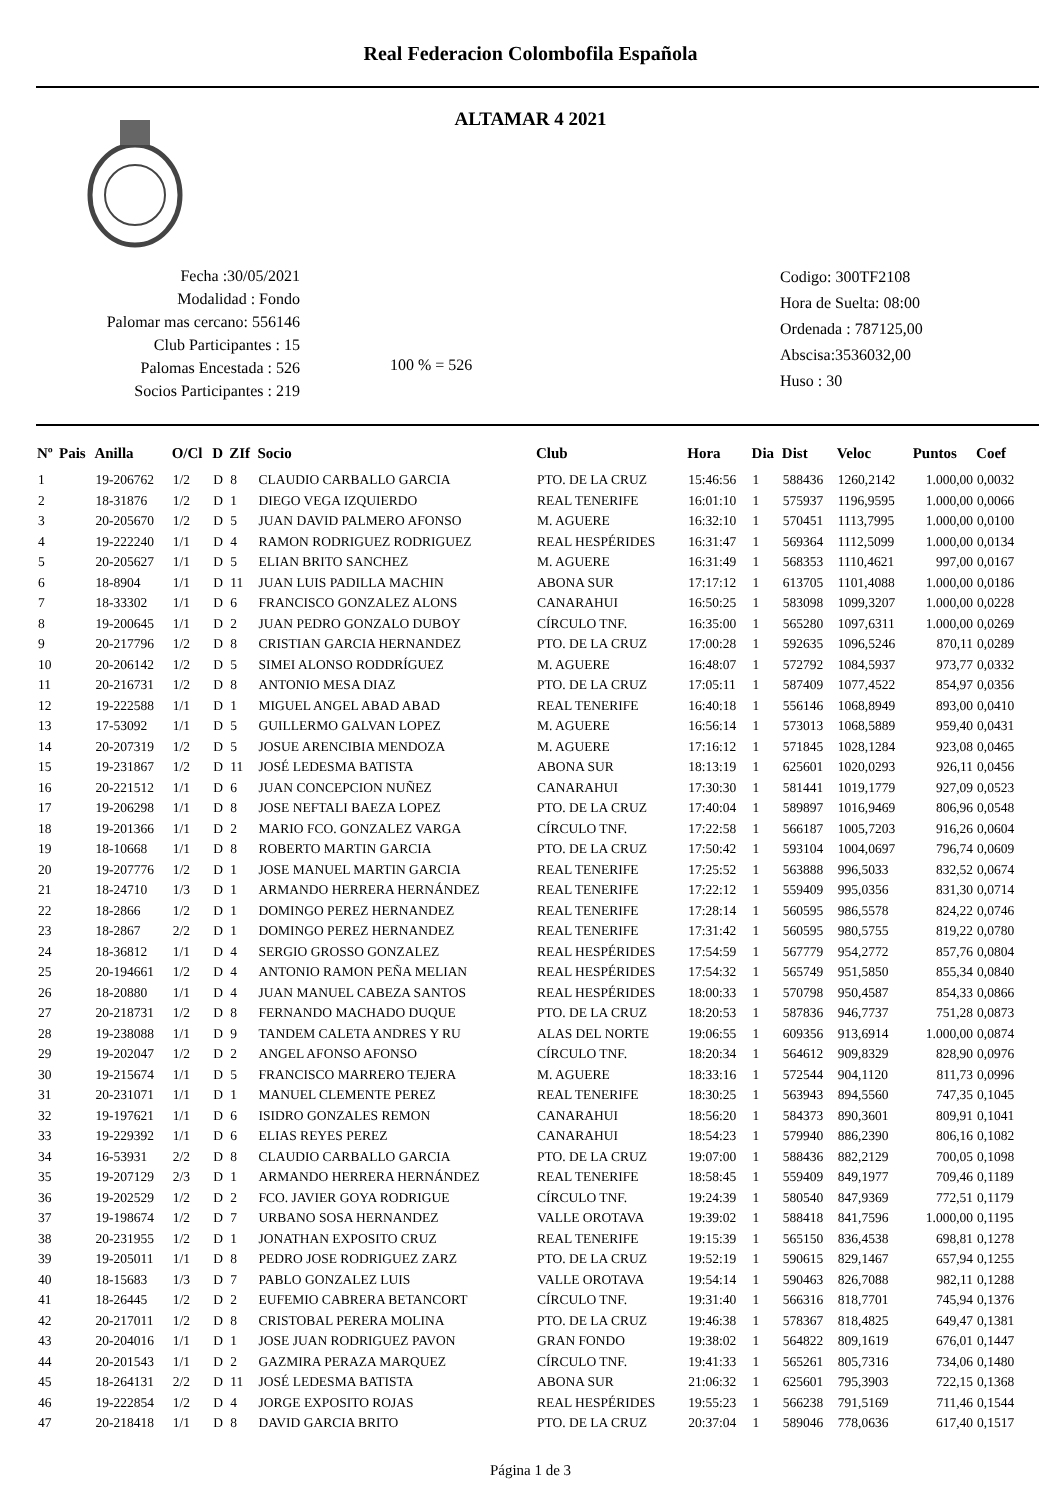Real Federacion Colombofila Española
ALTAMAR 4 2021
Fecha :30/05/2021
Modalidad : Fondo
Palomar mas cercano: 556146
Club Participantes : 15
Palomas Encestada : 526
Socios Participantes : 219
100 % = 526
Codigo: 300TF2108
Hora de Suelta: 08:00
Ordenada : 787125,00
Abscisa:3536032,00
Huso : 30
| Nº | Pais | Anilla | O/Cl | D | ZIf | Socio | Club | Hora | Dia | Dist | Veloc | Puntos | Coef |
| --- | --- | --- | --- | --- | --- | --- | --- | --- | --- | --- | --- | --- | --- |
| 1 | | 19-206762 | 1/2 | D | 8 | CLAUDIO CARBALLO GARCIA | PTO. DE LA CRUZ | 15:46:56 | 1 | 588436 | 1260,2142 | 1.000,00 | 0,0032 |
| 2 | | 18-31876 | 1/2 | D | 1 | DIEGO VEGA IZQUIERDO | REAL TENERIFE | 16:01:10 | 1 | 575937 | 1196,9595 | 1.000,00 | 0,0066 |
| 3 | | 20-205670 | 1/2 | D | 5 | JUAN DAVID PALMERO AFONSO | M. AGUERE | 16:32:10 | 1 | 570451 | 1113,7995 | 1.000,00 | 0,0100 |
| 4 | | 19-222240 | 1/1 | D | 4 | RAMON RODRIGUEZ RODRIGUEZ | REAL HESPÉRIDES | 16:31:47 | 1 | 569364 | 1112,5099 | 1.000,00 | 0,0134 |
| 5 | | 20-205627 | 1/1 | D | 5 | ELIAN BRITO SANCHEZ | M. AGUERE | 16:31:49 | 1 | 568353 | 1110,4621 | 997,00 | 0,0167 |
| 6 | | 18-8904 | 1/1 | D | 11 | JUAN LUIS PADILLA MACHIN | ABONA SUR | 17:17:12 | 1 | 613705 | 1101,4088 | 1.000,00 | 0,0186 |
| 7 | | 18-33302 | 1/1 | D | 6 | FRANCISCO GONZALEZ ALONS | CANARAHUI | 16:50:25 | 1 | 583098 | 1099,3207 | 1.000,00 | 0,0228 |
| 8 | | 19-200645 | 1/1 | D | 2 | JUAN PEDRO GONZALO DUBOY | CÍRCULO TNF. | 16:35:00 | 1 | 565280 | 1097,6311 | 1.000,00 | 0,0269 |
| 9 | | 20-217796 | 1/2 | D | 8 | CRISTIAN GARCIA HERNANDEZ | PTO. DE LA CRUZ | 17:00:28 | 1 | 592635 | 1096,5246 | 870,11 | 0,0289 |
| 10 | | 20-206142 | 1/2 | D | 5 | SIMEI ALONSO RODDRÍGUEZ | M. AGUERE | 16:48:07 | 1 | 572792 | 1084,5937 | 973,77 | 0,0332 |
| 11 | | 20-216731 | 1/2 | D | 8 | ANTONIO MESA DIAZ | PTO. DE LA CRUZ | 17:05:11 | 1 | 587409 | 1077,4522 | 854,97 | 0,0356 |
| 12 | | 19-222588 | 1/1 | D | 1 | MIGUEL ANGEL ABAD ABAD | REAL TENERIFE | 16:40:18 | 1 | 556146 | 1068,8949 | 893,00 | 0,0410 |
| 13 | | 17-53092 | 1/1 | D | 5 | GUILLERMO GALVAN LOPEZ | M. AGUERE | 16:56:14 | 1 | 573013 | 1068,5889 | 959,40 | 0,0431 |
| 14 | | 20-207319 | 1/2 | D | 5 | JOSUE ARENCIBIA MENDOZA | M. AGUERE | 17:16:12 | 1 | 571845 | 1028,1284 | 923,08 | 0,0465 |
| 15 | | 19-231867 | 1/2 | D | 11 | JOSÉ LEDESMA BATISTA | ABONA SUR | 18:13:19 | 1 | 625601 | 1020,0293 | 926,11 | 0,0456 |
| 16 | | 20-221512 | 1/1 | D | 6 | JUAN CONCEPCION NUÑEZ | CANARAHUI | 17:30:30 | 1 | 581441 | 1019,1779 | 927,09 | 0,0523 |
| 17 | | 19-206298 | 1/1 | D | 8 | JOSE NEFTALI BAEZA LOPEZ | PTO. DE LA CRUZ | 17:40:04 | 1 | 589897 | 1016,9469 | 806,96 | 0,0548 |
| 18 | | 19-201366 | 1/1 | D | 2 | MARIO FCO. GONZALEZ VARGA | CÍRCULO TNF. | 17:22:58 | 1 | 566187 | 1005,7203 | 916,26 | 0,0604 |
| 19 | | 18-10668 | 1/1 | D | 8 | ROBERTO MARTIN GARCIA | PTO. DE LA CRUZ | 17:50:42 | 1 | 593104 | 1004,0697 | 796,74 | 0,0609 |
| 20 | | 19-207776 | 1/2 | D | 1 | JOSE MANUEL MARTIN GARCIA | REAL TENERIFE | 17:25:52 | 1 | 563888 | 996,5033 | 832,52 | 0,0674 |
| 21 | | 18-24710 | 1/3 | D | 1 | ARMANDO HERRERA HERNÁNDEZ | REAL TENERIFE | 17:22:12 | 1 | 559409 | 995,0356 | 831,30 | 0,0714 |
| 22 | | 18-2866 | 1/2 | D | 1 | DOMINGO PEREZ HERNANDEZ | REAL TENERIFE | 17:28:14 | 1 | 560595 | 986,5578 | 824,22 | 0,0746 |
| 23 | | 18-2867 | 2/2 | D | 1 | DOMINGO PEREZ HERNANDEZ | REAL TENERIFE | 17:31:42 | 1 | 560595 | 980,5755 | 819,22 | 0,0780 |
| 24 | | 18-36812 | 1/1 | D | 4 | SERGIO GROSSO GONZALEZ | REAL HESPÉRIDES | 17:54:59 | 1 | 567779 | 954,2772 | 857,76 | 0,0804 |
| 25 | | 20-194661 | 1/2 | D | 4 | ANTONIO RAMON PEÑA MELIAN | REAL HESPÉRIDES | 17:54:32 | 1 | 565749 | 951,5850 | 855,34 | 0,0840 |
| 26 | | 18-20880 | 1/1 | D | 4 | JUAN MANUEL CABEZA SANTOS | REAL HESPÉRIDES | 18:00:33 | 1 | 570798 | 950,4587 | 854,33 | 0,0866 |
| 27 | | 20-218731 | 1/2 | D | 8 | FERNANDO MACHADO DUQUE | PTO. DE LA CRUZ | 18:20:53 | 1 | 587836 | 946,7737 | 751,28 | 0,0873 |
| 28 | | 19-238088 | 1/1 | D | 9 | TANDEM CALETA ANDRES Y RU | ALAS DEL NORTE | 19:06:55 | 1 | 609356 | 913,6914 | 1.000,00 | 0,0874 |
| 29 | | 19-202047 | 1/2 | D | 2 | ANGEL AFONSO AFONSO | CÍRCULO TNF. | 18:20:34 | 1 | 564612 | 909,8329 | 828,90 | 0,0976 |
| 30 | | 19-215674 | 1/1 | D | 5 | FRANCISCO MARRERO TEJERA | M. AGUERE | 18:33:16 | 1 | 572544 | 904,1120 | 811,73 | 0,0996 |
| 31 | | 20-231071 | 1/1 | D | 1 | MANUEL CLEMENTE PEREZ | REAL TENERIFE | 18:30:25 | 1 | 563943 | 894,5560 | 747,35 | 0,1045 |
| 32 | | 19-197621 | 1/1 | D | 6 | ISIDRO GONZALES REMON | CANARAHUI | 18:56:20 | 1 | 584373 | 890,3601 | 809,91 | 0,1041 |
| 33 | | 19-229392 | 1/1 | D | 6 | ELIAS REYES PEREZ | CANARAHUI | 18:54:23 | 1 | 579940 | 886,2390 | 806,16 | 0,1082 |
| 34 | | 16-53931 | 2/2 | D | 8 | CLAUDIO CARBALLO GARCIA | PTO. DE LA CRUZ | 19:07:00 | 1 | 588436 | 882,2129 | 700,05 | 0,1098 |
| 35 | | 19-207129 | 2/3 | D | 1 | ARMANDO HERRERA HERNÁNDEZ | REAL TENERIFE | 18:58:45 | 1 | 559409 | 849,1977 | 709,46 | 0,1189 |
| 36 | | 19-202529 | 1/2 | D | 2 | FCO. JAVIER GOYA RODRIGUE | CÍRCULO TNF. | 19:24:39 | 1 | 580540 | 847,9369 | 772,51 | 0,1179 |
| 37 | | 19-198674 | 1/2 | D | 7 | URBANO SOSA HERNANDEZ | VALLE OROTAVA | 19:39:02 | 1 | 588418 | 841,7596 | 1.000,00 | 0,1195 |
| 38 | | 20-231955 | 1/2 | D | 1 | JONATHAN EXPOSITO CRUZ | REAL TENERIFE | 19:15:39 | 1 | 565150 | 836,4538 | 698,81 | 0,1278 |
| 39 | | 19-205011 | 1/1 | D | 8 | PEDRO JOSE RODRIGUEZ ZARZ | PTO. DE LA CRUZ | 19:52:19 | 1 | 590615 | 829,1467 | 657,94 | 0,1255 |
| 40 | | 18-15683 | 1/3 | D | 7 | PABLO GONZALEZ LUIS | VALLE OROTAVA | 19:54:14 | 1 | 590463 | 826,7088 | 982,11 | 0,1288 |
| 41 | | 18-26445 | 1/2 | D | 2 | EUFEMIO CABRERA BETANCORT | CÍRCULO TNF. | 19:31:40 | 1 | 566316 | 818,7701 | 745,94 | 0,1376 |
| 42 | | 20-217011 | 1/2 | D | 8 | CRISTOBAL PERERA MOLINA | PTO. DE LA CRUZ | 19:46:38 | 1 | 578367 | 818,4825 | 649,47 | 0,1381 |
| 43 | | 20-204016 | 1/1 | D | 1 | JOSE JUAN RODRIGUEZ PAVON | GRAN FONDO | 19:38:02 | 1 | 564822 | 809,1619 | 676,01 | 0,1447 |
| 44 | | 20-201543 | 1/1 | D | 2 | GAZMIRA PERAZA MARQUEZ | CÍRCULO TNF. | 19:41:33 | 1 | 565261 | 805,7316 | 734,06 | 0,1480 |
| 45 | | 18-264131 | 2/2 | D | 11 | JOSÉ LEDESMA BATISTA | ABONA SUR | 21:06:32 | 1 | 625601 | 795,3903 | 722,15 | 0,1368 |
| 46 | | 19-222854 | 1/2 | D | 4 | JORGE EXPOSITO ROJAS | REAL HESPÉRIDES | 19:55:23 | 1 | 566238 | 791,5169 | 711,46 | 0,1544 |
| 47 | | 20-218418 | 1/1 | D | 8 | DAVID GARCIA BRITO | PTO. DE LA CRUZ | 20:37:04 | 1 | 589046 | 778,0636 | 617,40 | 0,1517 |
Página 1 de 3